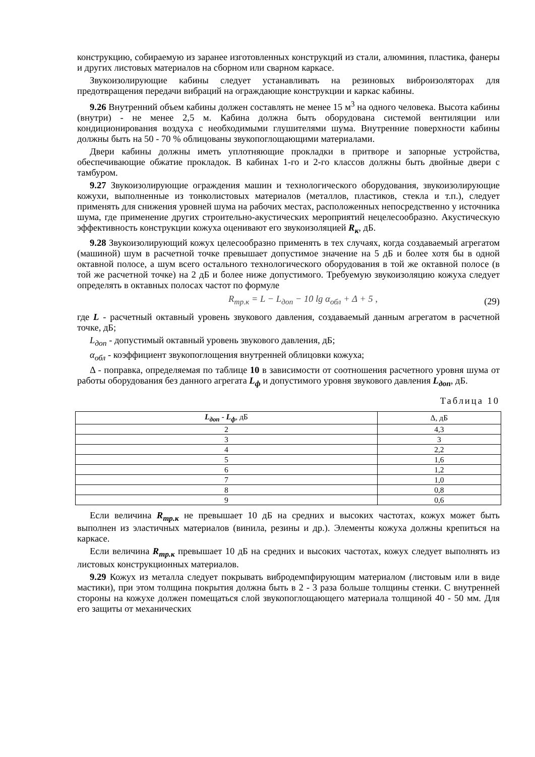конструкцию, собираемую из заранее изготовленных конструкций из стали, алюминия, пластика, фанеры и других листовых материалов на сборном или сварном каркасе.
Звукоизолирующие кабины следует устанавливать на резиновых виброизоляторах для предотвращения передачи вибраций на ограждающие конструкции и каркас кабины.
9.26 Внутренний объем кабины должен составлять не менее 15 м<sup>3</sup> на одного человека. Высота кабины (внутри) - не менее 2,5 м. Кабина должна быть оборудована системой вентиляции или кондиционирования воздуха с необходимыми глушителями шума. Внутренние поверхности кабины должны быть на 50 - 70 % облицованы звукопоглощающими материалами.
Двери кабины должны иметь уплотняющие прокладки в притворе и запорные устройства, обеспечивающие обжатие прокладок. В кабинах 1-го и 2-го классов должны быть двойные двери с тамбуром.
9.27 Звукоизолирующие ограждения машин и технологического оборудования, звукоизолирующие кожухи, выполненные из тонколистовых материалов (металлов, пластиков, стекла и т.п.), следует применять для снижения уровней шума на рабочих местах, расположенных непосредственно у источника шума, где применение других строительно-акустических мероприятий нецелесообразно. Акустическую эффективность конструкции кожуха оценивают его звукоизоляцией R<sub>к</sub>, дБ.
9.28 Звукоизолирующий кожух целесообразно применять в тех случаях, когда создаваемый агрегатом (машиной) шум в расчетной точке превышает допустимое значение на 5 дБ и более хотя бы в одной октавной полосе, а шум всего остального технологического оборудования в той же октавной полосе (в той же расчетной точке) на 2 дБ и более ниже допустимого. Требуемую звукоизоляцию кожуха следует определять в октавных полосах частот по формуле
R<sub>тр.к</sub> = L − L<sub>доп</sub> − 10 lg α<sub>обл</sub> + Δ + 5 , (29)
где L - расчетный октавный уровень звукового давления, создаваемый данным агрегатом в расчетной точке, дБ;
L<sub>доп</sub> - допустимый октавный уровень звукового давления, дБ;
α<sub>обл</sub> - коэффициент звукопоглощения внутренней облицовки кожуха;
Δ - поправка, определяемая по таблице 10 в зависимости от соотношения расчетного уровня шума от работы оборудования без данного агрегата L<sub>ф</sub> и допустимого уровня звукового давления L<sub>доп</sub>, дБ.
Таблица 10
| L<sub>доп</sub> - L<sub>ф</sub> , дБ | Δ, дБ |
| --- | --- |
| 2 | 4,3 |
| 3 | 3 |
| 4 | 2,2 |
| 5 | 1,6 |
| 6 | 1,2 |
| 7 | 1,0 |
| 8 | 0,8 |
| 9 | 0,6 |
Если величина R<sub>тр.к</sub> не превышает 10 дБ на средних и высоких частотах, кожух может быть выполнен из эластичных материалов (винила, резины и др.). Элементы кожуха должны крепиться на каркасе.
Если величина R<sub>тр.к</sub> превышает 10 дБ на средних и высоких частотах, кожух следует выполнять из листовых конструкционных материалов.
9.29 Кожух из металла следует покрывать вибродемпфирующим материалом (листовым или в виде мастики), при этом толщина покрытия должна быть в 2 - 3 раза больше толщины стенки. С внутренней стороны на кожухе должен помещаться слой звукопоглощающего материала толщиной 40 - 50 мм. Для его защиты от механических